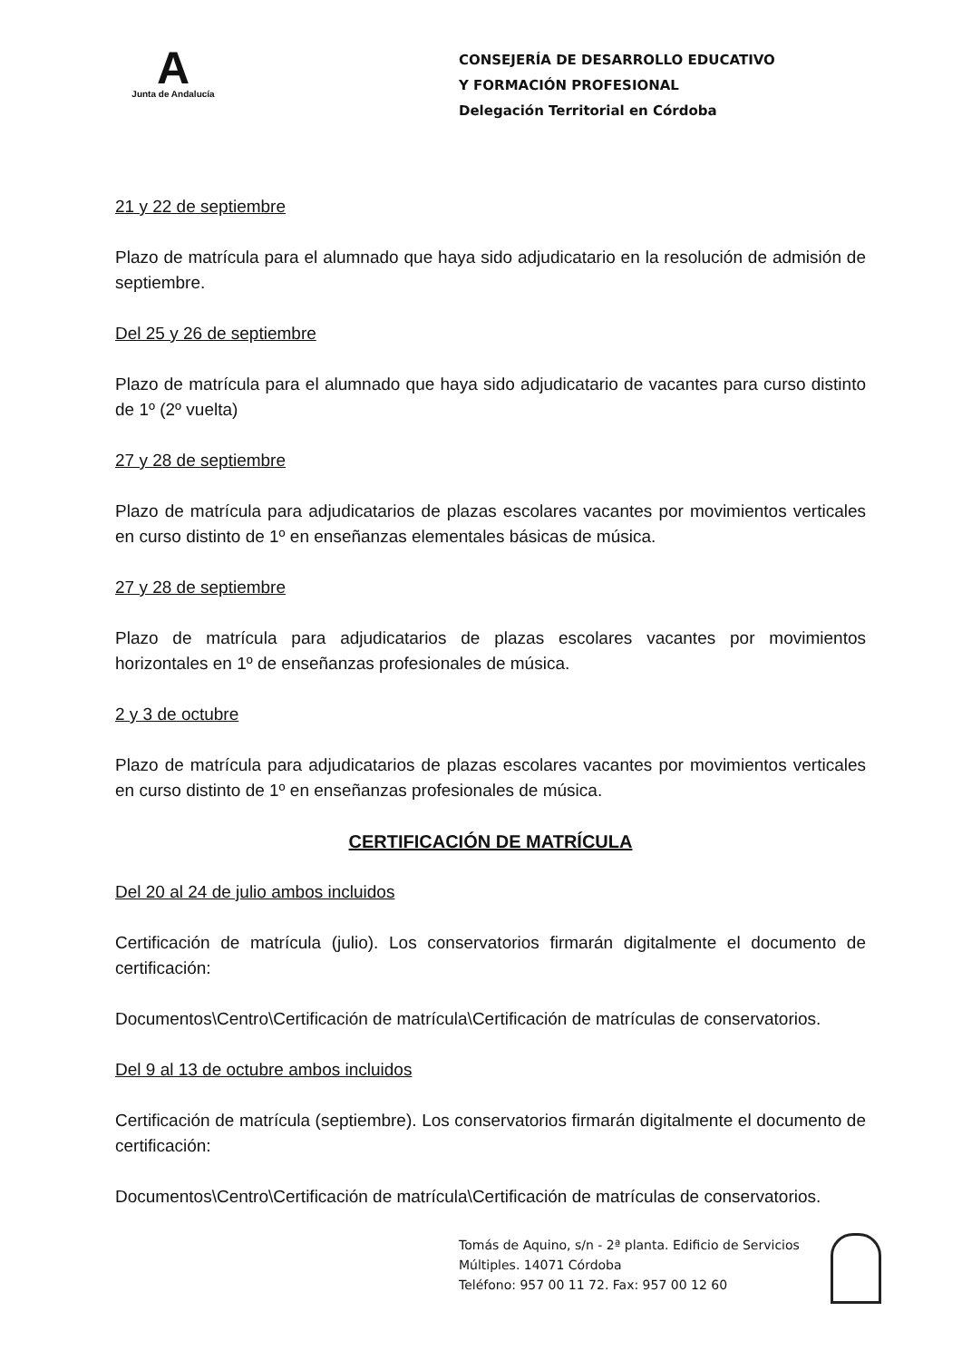A
Junta de Andalucía
CONSEJERÍA DE DESARROLLO EDUCATIVO
Y FORMACIÓN PROFESIONAL
Delegación Territorial en Córdoba
21 y 22 de septiembre
Plazo de matrícula para el alumnado que haya sido adjudicatario en la resolución de admisión de septiembre.
Del 25 y 26 de septiembre
Plazo de matrícula para el alumnado que haya sido adjudicatario de vacantes para curso distinto de 1º (2º vuelta)
27 y 28 de septiembre
Plazo de matrícula para adjudicatarios de plazas escolares vacantes por movimientos verticales en curso distinto de 1º en enseñanzas elementales básicas de música.
27 y 28 de septiembre
Plazo de matrícula para adjudicatarios de plazas escolares vacantes por movimientos horizontales en 1º de enseñanzas profesionales de música.
2 y 3 de octubre
Plazo de matrícula para adjudicatarios de plazas escolares vacantes por movimientos verticales en curso distinto de 1º en enseñanzas profesionales de música.
CERTIFICACIÓN DE MATRÍCULA
Del 20 al 24 de julio ambos incluidos
Certificación de matrícula (julio). Los conservatorios firmarán digitalmente el documento de certificación:
Documentos\Centro\Certificación de matrícula\Certificación de matrículas de conservatorios.
Del 9 al 13 de octubre ambos incluidos
Certificación de matrícula (septiembre). Los conservatorios firmarán digitalmente el documento de certificación:
Documentos\Centro\Certificación de matrícula\Certificación de matrículas de conservatorios.
Tomás de Aquino, s/n - 2ª planta. Edificio de Servicios
Múltiples. 14071 Córdoba
Teléfono: 957 00 11 72. Fax: 957 00 12 60